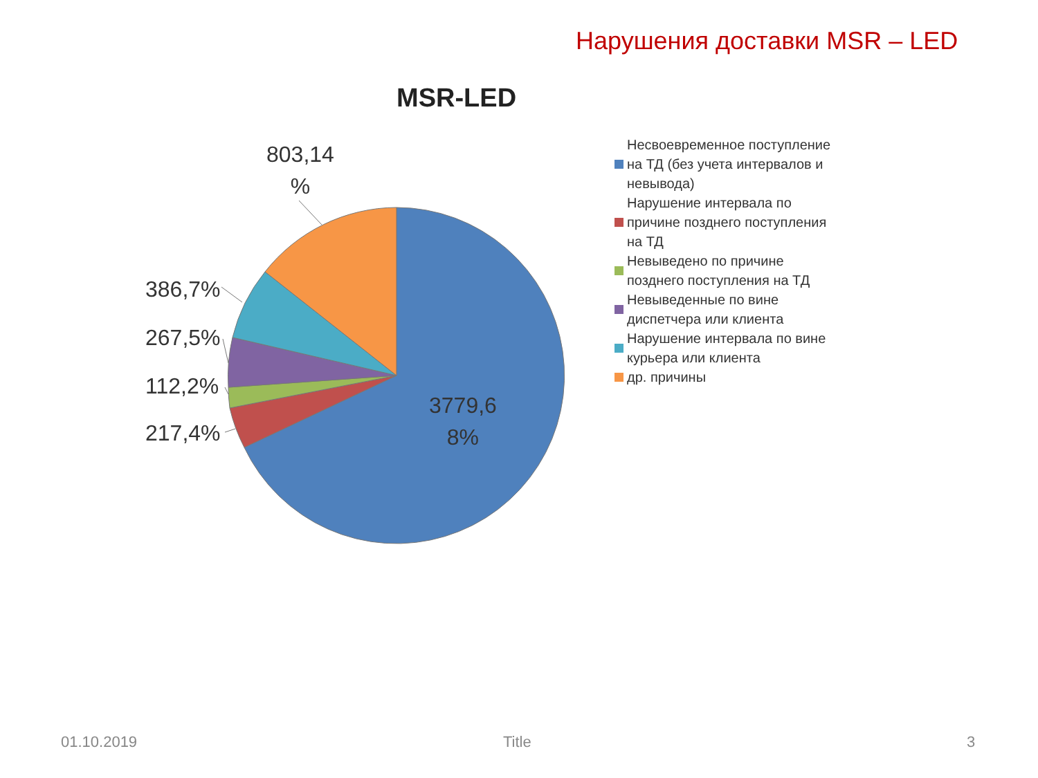Нарушения доставки MSR – LED
MSR-LED
803,14
%
386,7%
267,5%
112,2%
217,4%
3779,6
8%
Несвоевременное поступление на ТД (без учета интервалов и невывода)
Нарушение интервала по причине позднего поступления на ТД
Невыведено по причине позднего поступления на ТД
Невыведенные по вине диспетчера или клиента
Нарушение интервала по вине курьера или клиента
др. причины
01.10.2019 Title 3